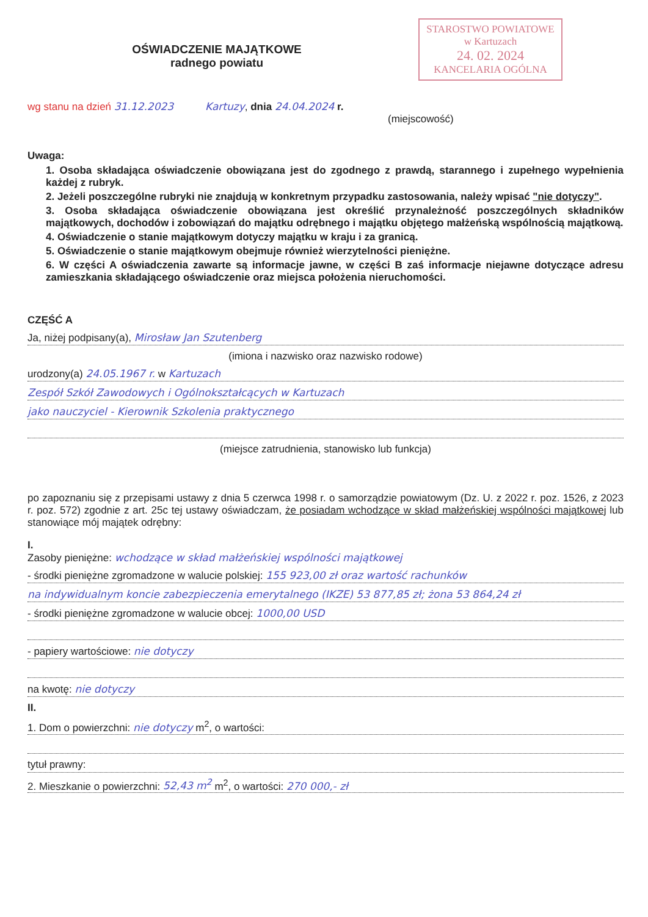STAROSTWO POWIATOWE
w Kartuzach
24. 02. 2024
KANCELARIA OGÓLNA
OŚWIADCZENIE MAJĄTKOWE
radnego powiatu
wg stanu na dzień 31.12.2023 Kartuzy, dnia 24.04.2024 r.
(miejscowość)
Uwaga:
1. Osoba składająca oświadczenie obowiązana jest do zgodnego z prawdą, starannego i zupełnego wypełnienia każdej z rubryk.
2. Jeżeli poszczególne rubryki nie znajdują w konkretnym przypadku zastosowania, należy wpisać "nie dotyczy".
3. Osoba składająca oświadczenie obowiązana jest określić przynależność poszczególnych składników majątkowych, dochodów i zobowiązań do majątku odrębnego i majątku objętego małżeńską wspólnością majątkową.
4. Oświadczenie o stanie majątkowym dotyczy majątku w kraju i za granicą.
5. Oświadczenie o stanie majątkowym obejmuje również wierzytelności pieniężne.
6. W części A oświadczenia zawarte są informacje jawne, w części B zaś informacje niejawne dotyczące adresu zamieszkania składającego oświadczenie oraz miejsca położenia nieruchomości.
CZĘŚĆ A
Ja, niżej podpisany(a), Mirosław Jan Szutenberg
(imiona i nazwisko oraz nazwisko rodowe)
urodzony(a) 24.05.1967 r. w Kartuzach
Zespół Szkół Zawodowych i Ogólnokształcących w Kartuzach
jako nauczyciel - Kierownik Szkolenia praktycznego
(miejsce zatrudnienia, stanowisko lub funkcja)
po zapoznaniu się z przepisami ustawy z dnia 5 czerwca 1998 r. o samorządzie powiatowym (Dz. U. z 2022 r. poz. 1526, z 2023 r. poz. 572) zgodnie z art. 25c tej ustawy oświadczam, że posiadam wchodzące w skład małżeńskiej wspólności majątkowej lub stanowiące mój majątek odrębny:
I.
Zasoby pieniężne: wchodzące w skład małżeńskiej wspólności majątkowej
- środki pieniężne zgromadzone w walucie polskiej: 155 923,00 zł oraz wartość rachunków
na indywidualnym koncie zabezpieczenia emerytalnego (IKZE) 53 877,85 zł; żona 53 864,24 zł
- środki pieniężne zgromadzone w walucie obcej: 1000,00 USD
- papiery wartościowe: nie dotyczy
na kwotę: nie dotyczy
II.
1. Dom o powierzchni: nie dotyczy m<sup>2</sup>, o wartości:
tytuł prawny:
2. Mieszkanie o powierzchni: 52,43 m<sup>2</sup> m<sup>2</sup>, o wartości: 270 000,- zł